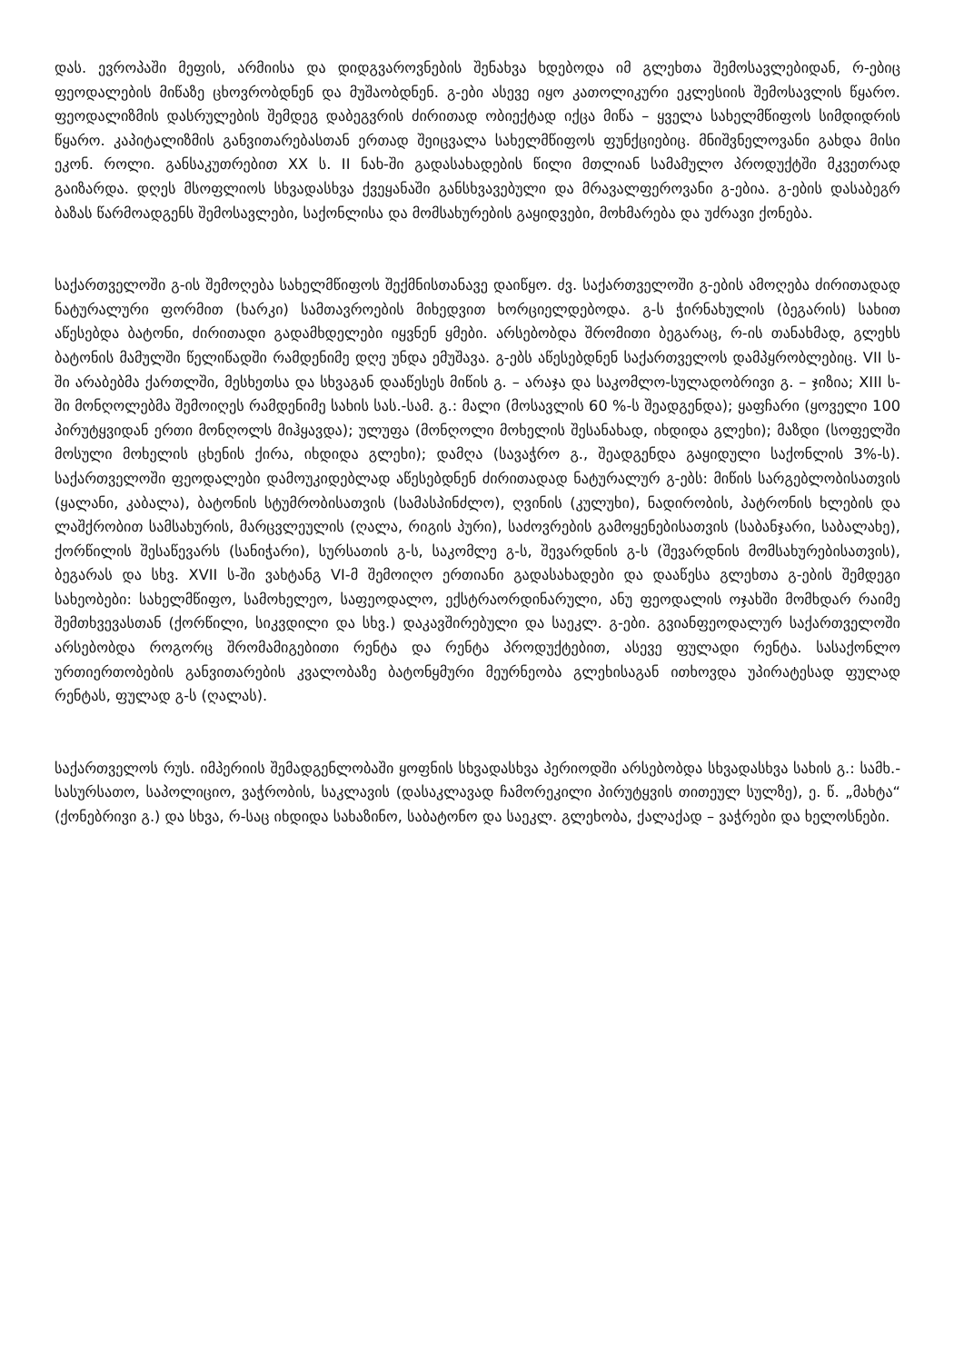დას. ევროპაში მეფის, არმიისა და დიდგვაროვნების შენახვა ხდებოდა იმ გლეხთა შემოსავლებიდან, რ-ებიც ფეოდალების მიწაზე ცხოვრობდნენ და მუშაობდნენ. გ-ები ასევე იყო კათოლიკური ეკლესიის შემოსავლის წყარო. ფეოდალიზმის დასრულების შემდეგ დაბეგვრის ძირითად ობიექტად იქცა მიწა – ყველა სახელმწიფოს სიმდიდრის წყარო. კაპიტალიზმის განვითარებასთან ერთად შეიცვალა სახელმწიფოს ფუნქციებიც. მნიშვნელოვანი გახდა მისი ეკონ. როლი. განსაკუთრებით XX ს. II ნახ-ში გადასახადების წილი მთლიან სამამულო პროდუქტში მკვეთრად გაიზარდა. დღეს მსოფლიოს სხვადასხვა ქვეყანაში განსხვავებული და მრავალფეროვანი გ-ებია. გ-ების დასაბეგრ ბაზას წარმოადგენს შემოსავლები, საქონლისა და მომსახურების გაყიდვები, მოხმარება და უძრავი ქონება.
საქართველოში გ-ის შემოღება სახელმწიფოს შექმნისთანავე დაიწყო. ძვ. საქართველოში გ-ების ამოღება ძირითადად ნატურალური ფორმით (ხარკი) სამთავროების მიხედვით ხორციელდებოდა. გ-ს ჭირნახულის (ბეგარის) სახით აწესებდა ბატონი, ძირითადი გადამხდელები იყვნენ ყმები. არსებობდა შრომითი ბეგარაც, რ-ის თანახმად, გლეხს ბატონის მამულში წელიწადში რამდენიმე დღე უნდა ემუშავა. გ-ებს აწესებდნენ საქართველოს დამპყრობლებიც. VII ს-ში არაბებმა ქართლში, მესხეთსა და სხვაგან დააწესეს მიწის გ. – არაჯა და საკომლო-სულადობრივი გ. – ჯიზია; XIII ს-ში მონღოლებმა შემოიღეს რამდენიმე სახის სას.-სამ. გ.: მალი (მოსავლის 60 %-ს შეადგენდა); ყაფჩარი (ყოველი 100 პირუტყვიდან ერთი მონღოლს მიჰყავდა); ულუფა (მონღოლი მოხელის შესანახად, იხდიდა გლეხი); მაზდი (სოფელში მოსული მოხელის ცხენის ქირა, იხდიდა გლეხი); დამღა (სავაჭრო გ., შეადგენდა გაყიდული საქონლის 3%-ს). საქართველოში ფეოდალები დამოუკიდებლად აწესებდნენ ძირითადად ნატურალურ გ-ებს: მიწის სარგებლობისათვის (ყალანი, კაბალა), ბატონის სტუმრობისათვის (სამასპინძლო), ღვინის (კულუხი), ნადირობის, პატრონის ხლების და ლაშქრობით სამსახურის, მარცვლეულის (ღალა, რიგის პური), საძოვრების გამოყენებისათვის (საბანჯარი, საბალახე), ქორწილის შესაწევარს (სანიჭარი), სურსათის გ-ს, საკომლე გ-ს, შევარდნის გ-ს (შევარდნის მომსახურებისათვის), ბეგარას და სხვ. XVII ს-ში ვახტანგ VI-მ შემოიღო ერთიანი გადასახადები და დააწესა გლეხთა გ-ების შემდეგი სახეობები: სახელმწიფო, სამოხელეო, საფეოდალო, ექსტრაორდინარული, ანუ ფეოდალის ოჯახში მომხდარ რაიმე შემთხვევასთან (ქორწილი, სიკვდილი და სხვ.) დაკავშირებული და საეკლ. გ-ები. გვიანფეოდალურ საქართველოში არსებობდა როგორც შრომამიგებითი რენტა და რენტა პროდუქტებით, ასევე ფულადი რენტა. სასაქონლო ურთიერთობების განვითარების კვალობაზე ბატონყმური მეურნეობა გლეხისაგან ითხოვდა უპირატესად ფულად რენტას, ფულად გ-ს (ღალას).
საქართველოს რუს. იმპერიის შემადგენლობაში ყოფნის სხვადასხვა პერიოდში არსებობდა სხვადასხვა სახის გ.: სამხ.-სასურსათო, საპოლიციო, ვაჭრობის, საკლავის (დასაკლავად ჩამორეკილი პირუტყვის თითეულ სულზე), ე. წ. „მახტა“ (ქონებრივი გ.) და სხვა, რ-საც იხდიდა სახაზინო, საბატონო და საეკლ. გლეხობა, ქალაქად – ვაჭრები და ხელოსნები.